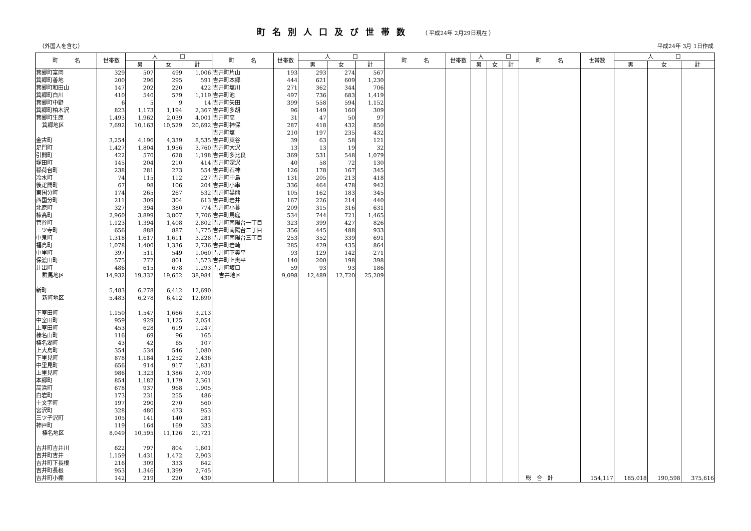町名別人口及び世帯数 （ 平成24年 2月29日現在 ）
（外国人を含む） 平成24年 3月 1日作成
| 町 名 | 世帯数 | 人 口 | | | 町 名 | 世帯数 | 人 口 | | | 町 名 | 世帯数 | 人 口 | | | 町 名 | 世帯数 | 人 口 | | |
| --- | --- | --- | --- | --- | --- | --- | --- | --- | --- | --- | --- | --- | --- | --- | --- | --- | --- | --- | --- |
| | | 男 | 女 | 計 | | | 男 | 女 | 計 | | | 男 | 女 | 計 | | | 男 | 女 | 計 |
| 箕郷町富岡 | 329 | 507 | 499 | 1,006 | 吉井町片山 | 193 | 293 | 274 | 567 | | | | | | | | | | |
| 箕郷町善地 | 200 | 296 | 295 | 591 | 吉井町本郷 | 444 | 621 | 609 | 1,230 | | | | | | | | | | |
| 箕郷町和田山 | 147 | 202 | 220 | 422 | 吉井町塩川 | 271 | 362 | 344 | 706 | | | | | | | | | | |
| 箕郷町白川 | 410 | 540 | 579 | 1,119 | 吉井町池 | 497 | 736 | 683 | 1,419 | | | | | | | | | | |
| 箕郷町中野 | 6 | 5 | 9 | 14 | 吉井町矢田 | 399 | 558 | 594 | 1,152 | | | | | | | | | | |
| 箕郷町柏木沢 | 823 | 1,173 | 1,194 | 2,367 | 吉井町多胡 | 96 | 149 | 160 | 309 | | | | | | | | | | |
| 箕郷町生原 | 1,493 | 1,962 | 2,039 | 4,001 | 吉井町高 | 31 | 47 | 50 | 97 | | | | | | | | | | |
| 箕郷地区 | 7,692 | 10,163 | 10,529 | 20,692 | 吉井町神保 | 287 | 418 | 432 | 850 | | | | | | | | | | |
| | | | | | 吉井町塩 | 210 | 197 | 235 | 432 | | | | | | | | | | |
| 金古町 | 3,254 | 4,196 | 4,339 | 8,535 | 吉井町東谷 | 39 | 63 | 58 | 121 | | | | | | | | | | |
| 足門町 | 1,427 | 1,804 | 1,956 | 3,760 | 吉井町大沢 | 13 | 13 | 19 | 32 | | | | | | | | | | |
| 引間町 | 422 | 570 | 628 | 1,198 | 吉井町多比良 | 369 | 531 | 548 | 1,079 | | | | | | | | | | |
| 塚田町 | 145 | 204 | 210 | 414 | 吉井町深沢 | 40 | 58 | 72 | 130 | | | | | | | | | | |
| 稲荷台町 | 238 | 281 | 273 | 554 | 吉井町石神 | 126 | 178 | 167 | 345 | | | | | | | | | | |
| 冷水町 | 74 | 115 | 112 | 227 | 吉井町中島 | 131 | 205 | 213 | 418 | | | | | | | | | | |
| 後疋間町 | 67 | 98 | 106 | 204 | 吉井町小串 | 336 | 464 | 478 | 942 | | | | | | | | | | |
| 東国分町 | 174 | 265 | 267 | 532 | 吉井町黒熊 | 105 | 162 | 183 | 345 | | | | | | | | | | |
| 西国分町 | 211 | 309 | 304 | 613 | 吉井町岩井 | 167 | 226 | 214 | 440 | | | | | | | | | | |
| 北原町 | 327 | 394 | 380 | 774 | 吉井町小暮 | 209 | 315 | 316 | 631 | | | | | | | | | | |
| 棟高町 | 2,960 | 3,899 | 3,807 | 7,706 | 吉井町馬庭 | 534 | 744 | 721 | 1,465 | | | | | | | | | | |
| 菅谷町 | 1,123 | 1,394 | 1,408 | 2,802 | 吉井町南陽台一丁目 | 323 | 399 | 427 | 826 | | | | | | | | | | |
| 三ツ寺町 | 656 | 888 | 887 | 1,775 | 吉井町南陽台二丁目 | 356 | 445 | 488 | 933 | | | | | | | | | | |
| 中泉町 | 1,318 | 1,617 | 1,611 | 3,228 | 吉井町南陽台三丁目 | 253 | 352 | 339 | 691 | | | | | | | | | | |
| 福島町 | 1,078 | 1,400 | 1,336 | 2,736 | 吉井町岩崎 | 285 | 429 | 435 | 864 | | | | | | | | | | |
| 中里町 | 397 | 511 | 549 | 1,060 | 吉井町下奥平 | 93 | 129 | 142 | 271 | | | | | | | | | | |
| 保渡田町 | 575 | 772 | 801 | 1,573 | 吉井町上奥平 | 140 | 200 | 198 | 398 | | | | | | | | | | |
| 井出町 | 486 | 615 | 678 | 1,293 | 吉井町坂口 | 59 | 93 | 93 | 186 | | | | | | | | | | |
| 群馬地区 | 14,932 | 19,332 | 19,652 | 38,984 | 吉井地区 | 9,098 | 12,489 | 12,720 | 25,209 | | | | | | | | | | |
| 新町 | 5,483 | 6,278 | 6,412 | 12,690 | | | | | | | | | | | | | | | |
| 新町地区 | 5,483 | 6,278 | 6,412 | 12,690 | | | | | | | | | | | | | | | |
| 下室田町 | 1,150 | 1,547 | 1,666 | 3,213 | | | | | | | | | | | | | | | |
| 中室田町 | 959 | 929 | 1,125 | 2,054 | | | | | | | | | | | | | | | |
| 上室田町 | 453 | 628 | 619 | 1,247 | | | | | | | | | | | | | | | |
| 榛名山町 | 116 | 69 | 96 | 165 | | | | | | | | | | | | | | | |
| 榛名湖町 | 43 | 42 | 65 | 107 | | | | | | | | | | | | | | | |
| 上大島町 | 354 | 534 | 546 | 1,080 | | | | | | | | | | | | | | | |
| 下里見町 | 878 | 1,184 | 1,252 | 2,436 | | | | | | | | | | | | | | | |
| 中里見町 | 656 | 914 | 917 | 1,831 | | | | | | | | | | | | | | | |
| 上里見町 | 986 | 1,323 | 1,386 | 2,709 | | | | | | | | | | | | | | | |
| 本郷町 | 854 | 1,182 | 1,179 | 2,361 | | | | | | | | | | | | | | | |
| 高浜町 | 678 | 937 | 968 | 1,905 | | | | | | | | | | | | | | | |
| 白岩町 | 173 | 231 | 255 | 486 | | | | | | | | | | | | | | | |
| 十文字町 | 197 | 290 | 270 | 560 | | | | | | | | | | | | | | | |
| 宮沢町 | 328 | 480 | 473 | 953 | | | | | | | | | | | | | | | |
| 三ツ子沢町 | 105 | 141 | 140 | 281 | | | | | | | | | | | | | | | |
| 神戸町 | 119 | 164 | 169 | 333 | | | | | | | | | | | | | | | |
| 榛名地区 | 8,049 | 10,595 | 11,126 | 21,721 | | | | | | | | | | | | | | | |
| 吉井町吉井川 | 622 | 797 | 804 | 1,601 | | | | | | | | | | | | | | | |
| 吉井町吉井 | 1,159 | 1,431 | 1,472 | 2,903 | | | | | | | | | | | | | | | |
| 吉井町下長根 | 216 | 309 | 333 | 642 | | | | | | | | | | | | | | | |
| 吉井町長根 | 953 | 1,346 | 1,399 | 2,745 | | | | | | | | | | | | | | | |
| 吉井町小棚 | 142 | 219 | 220 | 439 | | | | | | | | | | | 総 合 計 | 154,117 | 185,018 | 190,598 | 375,616 |